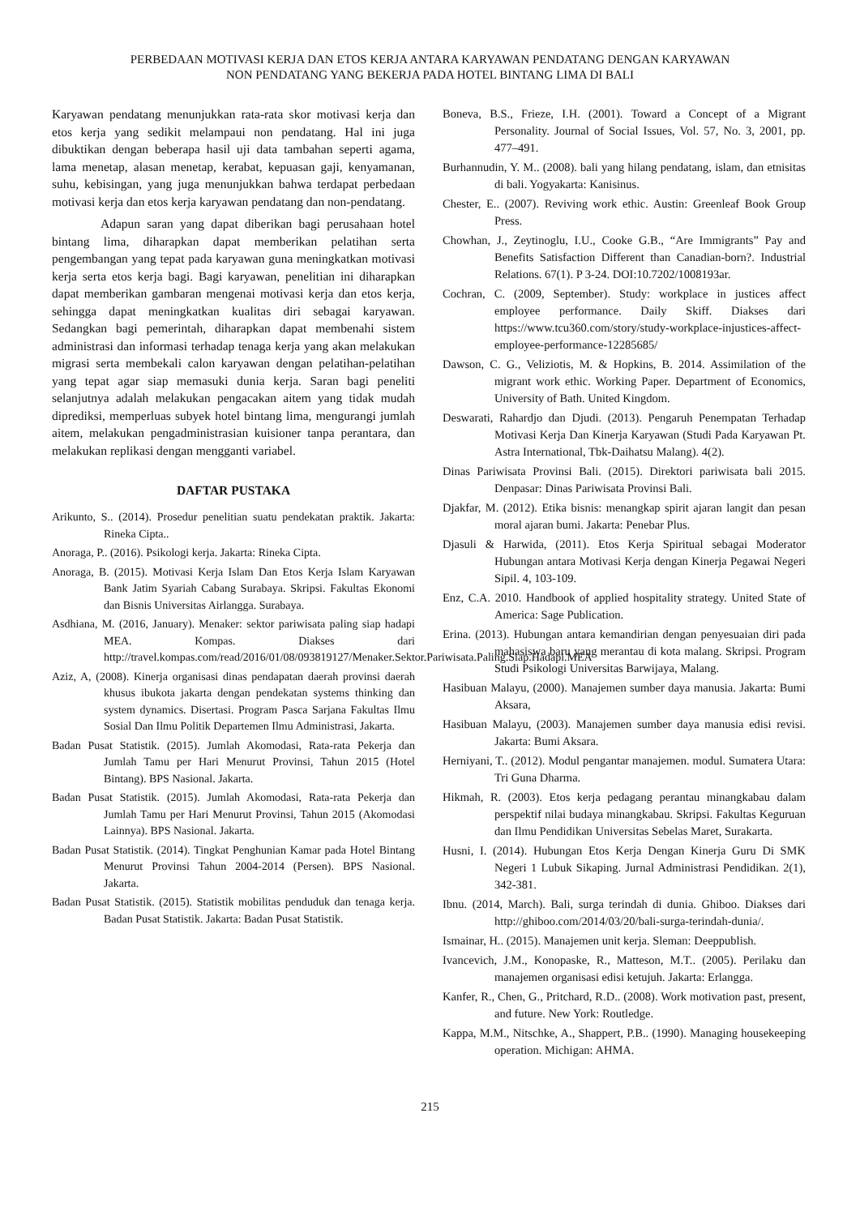PERBEDAAN MOTIVASI KERJA DAN ETOS KERJA ANTARA KARYAWAN PENDATANG DENGAN KARYAWAN
NON PENDATANG YANG BEKERJA PADA HOTEL BINTANG LIMA DI BALI
Karyawan pendatang menunjukkan rata-rata skor motivasi kerja dan etos kerja yang sedikit melampaui non pendatang. Hal ini juga dibuktikan dengan beberapa hasil uji data tambahan seperti agama, lama menetap, alasan menetap, kerabat, kepuasan gaji, kenyamanan, suhu, kebisingan, yang juga menunjukkan bahwa terdapat perbedaan motivasi kerja dan etos kerja karyawan pendatang dan non-pendatang.
Adapun saran yang dapat diberikan bagi perusahaan hotel bintang lima, diharapkan dapat memberikan pelatihan serta pengembangan yang tepat pada karyawan guna meningkatkan motivasi kerja serta etos kerja bagi. Bagi karyawan, penelitian ini diharapkan dapat memberikan gambaran mengenai motivasi kerja dan etos kerja, sehingga dapat meningkatkan kualitas diri sebagai karyawan. Sedangkan bagi pemerintah, diharapkan dapat membenahi sistem administrasi dan informasi terhadap tenaga kerja yang akan melakukan migrasi serta membekali calon karyawan dengan pelatihan-pelatihan yang tepat agar siap memasuki dunia kerja. Saran bagi peneliti selanjutnya adalah melakukan pengacakan aitem yang tidak mudah diprediksi, memperluas subyek hotel bintang lima, mengurangi jumlah aitem, melakukan pengadministrasian kuisioner tanpa perantara, dan melakukan replikasi dengan mengganti variabel.
DAFTAR PUSTAKA
Arikunto, S.. (2014). Prosedur penelitian suatu pendekatan praktik. Jakarta: Rineka Cipta..
Anoraga, P.. (2016). Psikologi kerja. Jakarta: Rineka Cipta.
Anoraga, B. (2015). Motivasi Kerja Islam Dan Etos Kerja Islam Karyawan Bank Jatim Syariah Cabang Surabaya. Skripsi. Fakultas Ekonomi dan Bisnis Universitas Airlangga. Surabaya.
Asdhiana, M. (2016, January). Menaker: sektor pariwisata paling siap hadapi MEA. Kompas. Diakses dari http://travel.kompas.com/read/2016/01/08/093819127/Menaker.Sektor.Pariwisata.Paling.Siap.Hadapi.MEA
Aziz, A, (2008). Kinerja organisasi dinas pendapatan daerah provinsi daerah khusus ibukota jakarta dengan pendekatan systems thinking dan system dynamics. Disertasi. Program Pasca Sarjana Fakultas Ilmu Sosial Dan Ilmu Politik Departemen Ilmu Administrasi, Jakarta.
Badan Pusat Statistik. (2015). Jumlah Akomodasi, Rata-rata Pekerja dan Jumlah Tamu per Hari Menurut Provinsi, Tahun 2015 (Hotel Bintang). BPS Nasional. Jakarta.
Badan Pusat Statistik. (2015). Jumlah Akomodasi, Rata-rata Pekerja dan Jumlah Tamu per Hari Menurut Provinsi, Tahun 2015 (Akomodasi Lainnya). BPS Nasional. Jakarta.
Badan Pusat Statistik. (2014). Tingkat Penghunian Kamar pada Hotel Bintang Menurut Provinsi Tahun 2004-2014 (Persen). BPS Nasional. Jakarta.
Badan Pusat Statistik. (2015). Statistik mobilitas penduduk dan tenaga kerja. Badan Pusat Statistik. Jakarta: Badan Pusat Statistik.
Boneva, B.S., Frieze, I.H. (2001). Toward a Concept of a Migrant Personality. Journal of Social Issues, Vol. 57, No. 3, 2001, pp. 477–491.
Burhannudin, Y. M.. (2008). bali yang hilang pendatang, islam, dan etnisitas di bali. Yogyakarta: Kanisinus.
Chester, E.. (2007). Reviving work ethic. Austin: Greenleaf Book Group Press.
Chowhan, J., Zeytinoglu, I.U., Cooke G.B., “Are Immigrants” Pay and Benefits Satisfaction Different than Canadian-born?. Industrial Relations. 67(1). P 3-24. DOI:10.7202/1008193ar.
Cochran, C. (2009, September). Study: workplace in justices affect employee performance. Daily Skiff. Diakses dari https://www.tcu360.com/story/study-workplace-injustices-affect-employee-performance-12285685/
Dawson, C. G., Veliziotis, M. & Hopkins, B. 2014. Assimilation of the migrant work ethic. Working Paper. Department of Economics, University of Bath. United Kingdom.
Deswarati, Rahardjo dan Djudi. (2013). Pengaruh Penempatan Terhadap Motivasi Kerja Dan Kinerja Karyawan (Studi Pada Karyawan Pt. Astra International, Tbk-Daihatsu Malang). 4(2).
Dinas Pariwisata Provinsi Bali. (2015). Direktori pariwisata bali 2015. Denpasar: Dinas Pariwisata Provinsi Bali.
Djakfar, M. (2012). Etika bisnis: menangkap spirit ajaran langit dan pesan moral ajaran bumi. Jakarta: Penebar Plus.
Djasuli & Harwida, (2011). Etos Kerja Spiritual sebagai Moderator Hubungan antara Motivasi Kerja dengan Kinerja Pegawai Negeri Sipil. 4, 103-109.
Enz, C.A. 2010. Handbook of applied hospitality strategy. United State of America: Sage Publication.
Erina. (2013). Hubungan antara kemandirian dengan penyesuaian diri pada mahasiswa baru yang merantau di kota malang. Skripsi. Program Studi Psikologi Universitas Barwijaya, Malang.
Hasibuan Malayu, (2000). Manajemen sumber daya manusia. Jakarta: Bumi Aksara,
Hasibuan Malayu, (2003). Manajemen sumber daya manusia edisi revisi. Jakarta: Bumi Aksara.
Herniyani, T.. (2012). Modul pengantar manajemen. modul. Sumatera Utara: Tri Guna Dharma.
Hikmah, R. (2003). Etos kerja pedagang perantau minangkabau dalam perspektif nilai budaya minangkabau. Skripsi. Fakultas Keguruan dan Ilmu Pendidikan Universitas Sebelas Maret, Surakarta.
Husni, I. (2014). Hubungan Etos Kerja Dengan Kinerja Guru Di SMK Negeri 1 Lubuk Sikaping. Jurnal Administrasi Pendidikan. 2(1), 342-381.
Ibnu. (2014, March). Bali, surga terindah di dunia. Ghiboo. Diakses dari http://ghiboo.com/2014/03/20/bali-surga-terindah-dunia/.
Ismainar, H.. (2015). Manajemen unit kerja. Sleman: Deeppublish.
Ivancevich, J.M., Konopaske, R., Matteson, M.T.. (2005). Perilaku dan manajemen organisasi edisi ketujuh. Jakarta: Erlangga.
Kanfer, R., Chen, G., Pritchard, R.D.. (2008). Work motivation past, present, and future. New York: Routledge.
Kappa, M.M., Nitschke, A., Shappert, P.B.. (1990). Managing housekeeping operation. Michigan: AHMA.
215